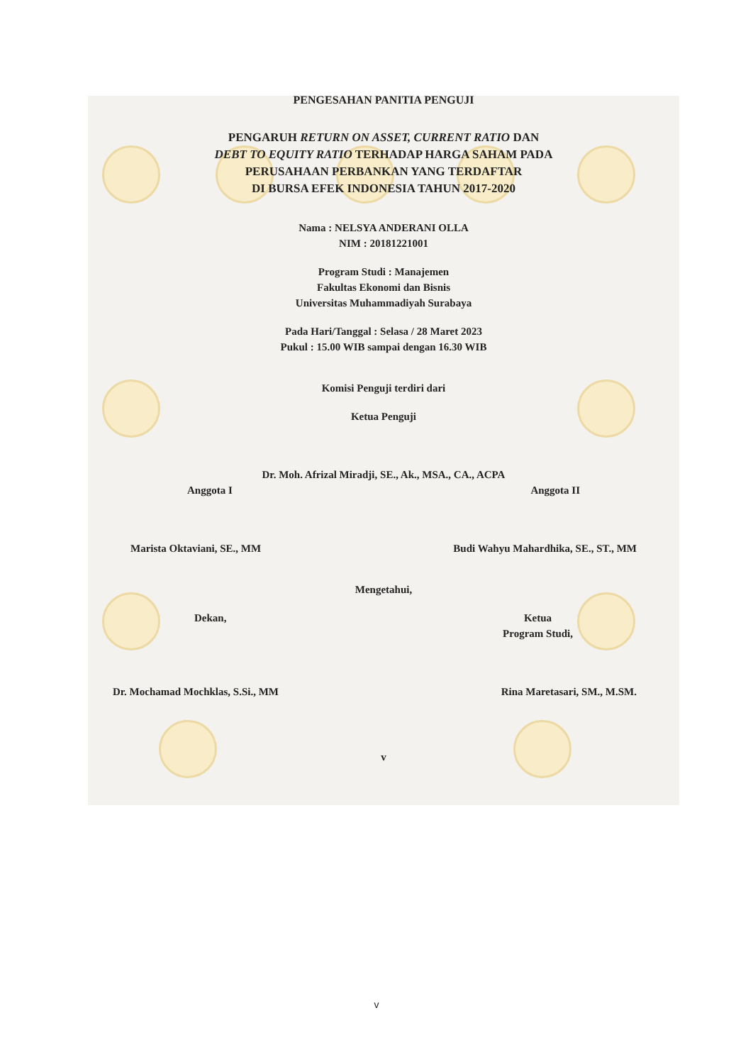PENGESAHAN PANITIA PENGUJI
PENGARUH RETURN ON ASSET, CURRENT RATIO DAN
DEBT TO EQUITY RATIO TERHADAP HARGA SAHAM PADA
PERUSAHAAN PERBANKAN YANG TERDAFTAR
DI BURSA EFEK INDONESIA TAHUN 2017-2020
Nama : NELSYA ANDERANI OLLA
NIM : 20181221001
Program Studi : Manajemen
Fakultas Ekonomi dan Bisnis
Universitas Muhammadiyah Surabaya
Pada Hari/Tanggal : Selasa / 28 Maret 2023
Pukul : 15.00 WIB sampai dengan 16.30 WIB
Komisi Penguji terdiri dari
Ketua Penguji
Dr. Moh. Afrizal Miradji, SE., Ak., MSA., CA., ACPA
Anggota I Anggota II
Marista Oktaviani, SE., MM Budi Wahyu Mahardhika, SE., ST., MM
Mengetahui,
Dekan, Ketua
Program Studi,
Dr. Mochamad Mochklas, S.Si., MM Rina Maretasari, SM., M.SM.
v
v